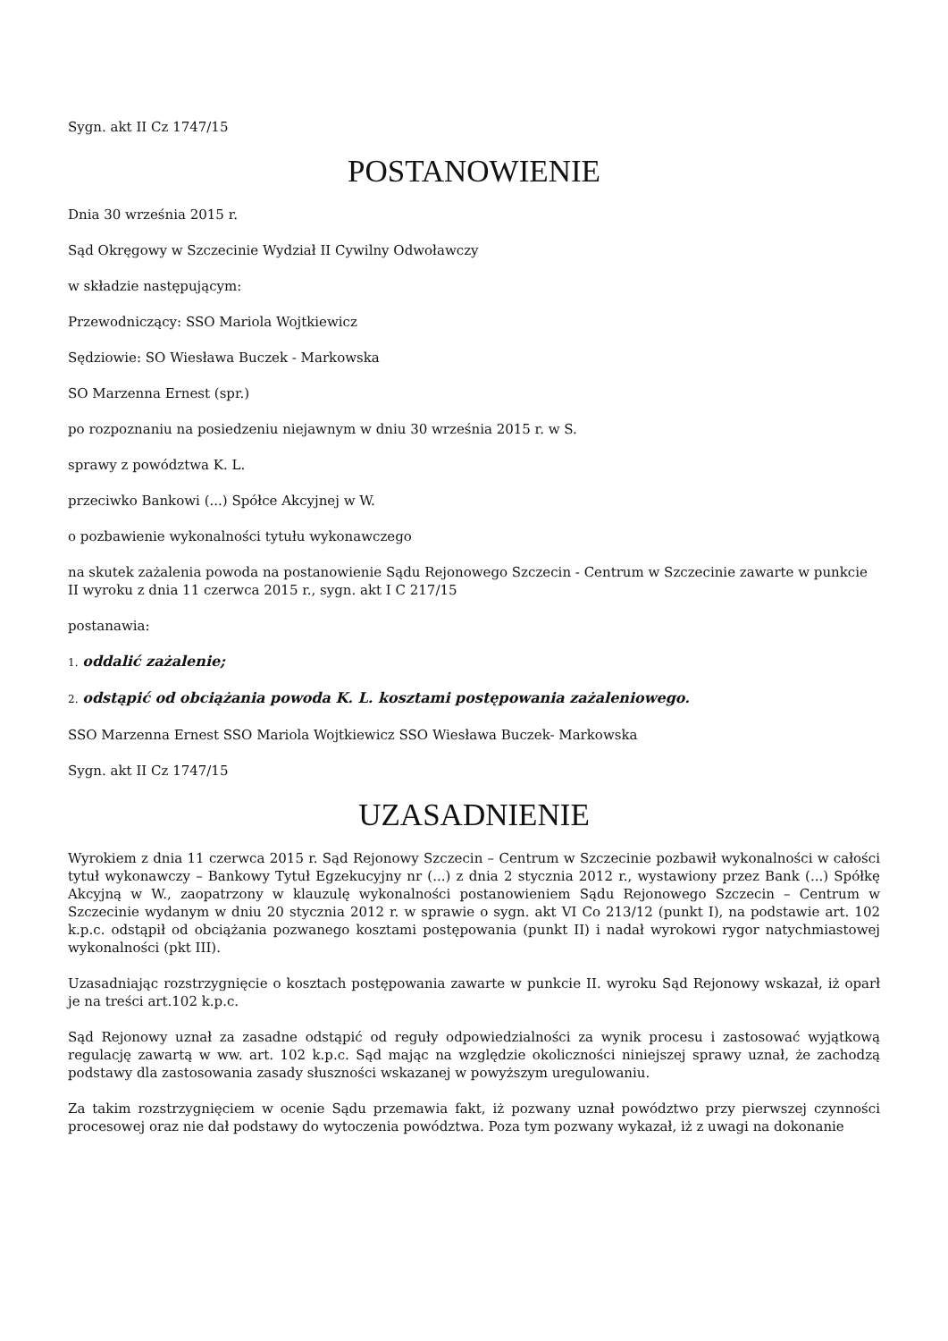Sygn. akt II Cz 1747/15
POSTANOWIENIE
Dnia 30 września 2015 r.
Sąd Okręgowy w Szczecinie Wydział II Cywilny Odwoławczy
w składzie następującym:
Przewodniczący: SSO Mariola Wojtkiewicz
Sędziowie: SO Wiesława Buczek - Markowska
SO Marzenna Ernest (spr.)
po rozpoznaniu na posiedzeniu niejawnym w dniu 30 września 2015 r. w S.
sprawy z powództwa K. L.
przeciwko Bankowi (...) Spółce Akcyjnej w W.
o pozbawienie wykonalności tytułu wykonawczego
na skutek zażalenia powoda na postanowienie Sądu Rejonowego Szczecin - Centrum w Szczecinie zawarte w punkcie II wyroku z dnia 11 czerwca 2015 r., sygn. akt I C 217/15
postanawia:
1. oddalić zażalenie;
2. odstąpić od obciążania powoda K. L. kosztami postępowania zażaleniowego.
SSO Marzenna Ernest SSO Mariola Wojtkiewicz SSO Wiesława Buczek- Markowska
Sygn. akt II Cz 1747/15
UZASADNIENIE
Wyrokiem z dnia 11 czerwca 2015 r. Sąd Rejonowy Szczecin – Centrum w Szczecinie pozbawił wykonalności w całości tytuł wykonawczy – Bankowy Tytuł Egzekucyjny nr (...) z dnia 2 stycznia 2012 r., wystawiony przez Bank (...) Spółkę Akcyjną w W., zaopatrzony w klauzulę wykonalności postanowieniem Sądu Rejonowego Szczecin – Centrum w Szczecinie wydanym w dniu 20 stycznia 2012 r. w sprawie o sygn. akt VI Co 213/12 (punkt I), na podstawie art. 102 k.p.c. odstąpił od obciążania pozwanego kosztami postępowania (punkt II) i nadał wyrokowi rygor natychmiastowej wykonalności (pkt III).
Uzasadniając rozstrzygnięcie o kosztach postępowania zawarte w punkcie II. wyroku Sąd Rejonowy wskazał, iż oparł je na treści art.102 k.p.c.
Sąd Rejonowy uznał za zasadne odstąpić od reguły odpowiedzialności za wynik procesu i zastosować wyjątkową regulację zawartą w ww. art. 102 k.p.c. Sąd mając na względzie okoliczności niniejszej sprawy uznał, że zachodzą podstawy dla zastosowania zasady słuszności wskazanej w powyższym uregulowaniu.
Za takim rozstrzygnięciem w ocenie Sądu przemawia fakt, iż pozwany uznał powództwo przy pierwszej czynności procesowej oraz nie dał podstawy do wytoczenia powództwa. Poza tym pozwany wykazał, iż z uwagi na dokonanie